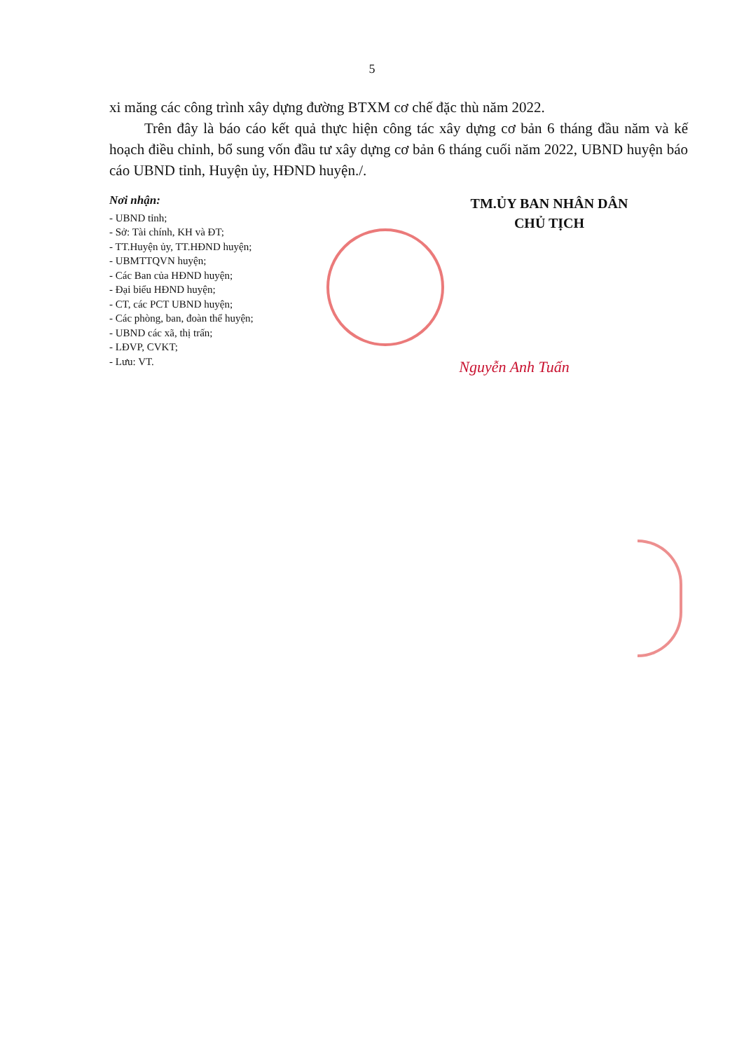5
xi măng các công trình xây dựng đường BTXM cơ chế đặc thù năm 2022.
Trên đây là báo cáo kết quả thực hiện công tác xây dựng cơ bản 6 tháng đầu năm và kế hoạch điều chỉnh, bổ sung vốn đầu tư xây dựng cơ bản 6 tháng cuối năm 2022, UBND huyện báo cáo UBND tỉnh, Huyện ủy, HĐND huyện./.
Nơi nhận:
- UBND tỉnh;
- Sở: Tài chính, KH và ĐT;
- TT.Huyện ủy, TT.HĐND huyện;
- UBMTTQVN huyện;
- Các Ban của HĐND huyện;
- Đại biểu HĐND huyện;
- CT, các PCT UBND huyện;
- Các phòng, ban, đoàn thể huyện;
- UBND các xã, thị trấn;
- LĐVP, CVKT;
- Lưu: VT.
TM.ỦY BAN NHÂN DÂN
CHỦ TỊCH
Nguyễn Anh Tuấn